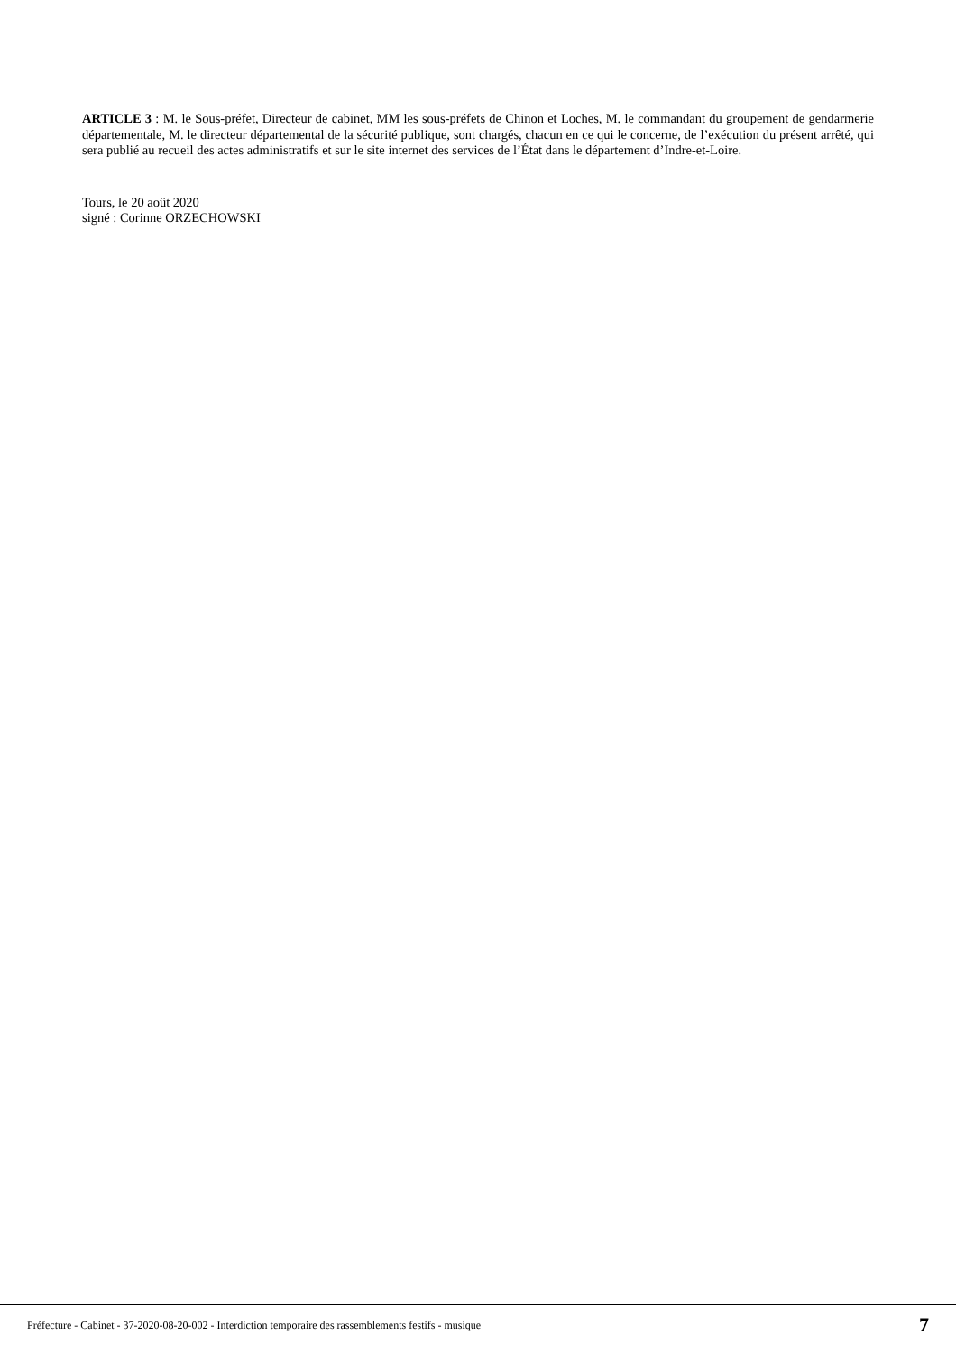ARTICLE 3 : M. le Sous-préfet, Directeur de cabinet, MM les sous-préfets de Chinon et Loches, M. le commandant du groupement de gendarmerie départementale, M. le directeur départemental de la sécurité publique, sont chargés, chacun en ce qui le concerne, de l’exécution du présent arrêté, qui sera publié au recueil des actes administratifs et sur le site internet des services de l’État dans le département d’Indre-et-Loire.
Tours, le 20 août 2020
signé : Corinne ORZECHOWSKI
Préfecture - Cabinet - 37-2020-08-20-002 - Interdiction temporaire des rassemblements festifs - musique 7